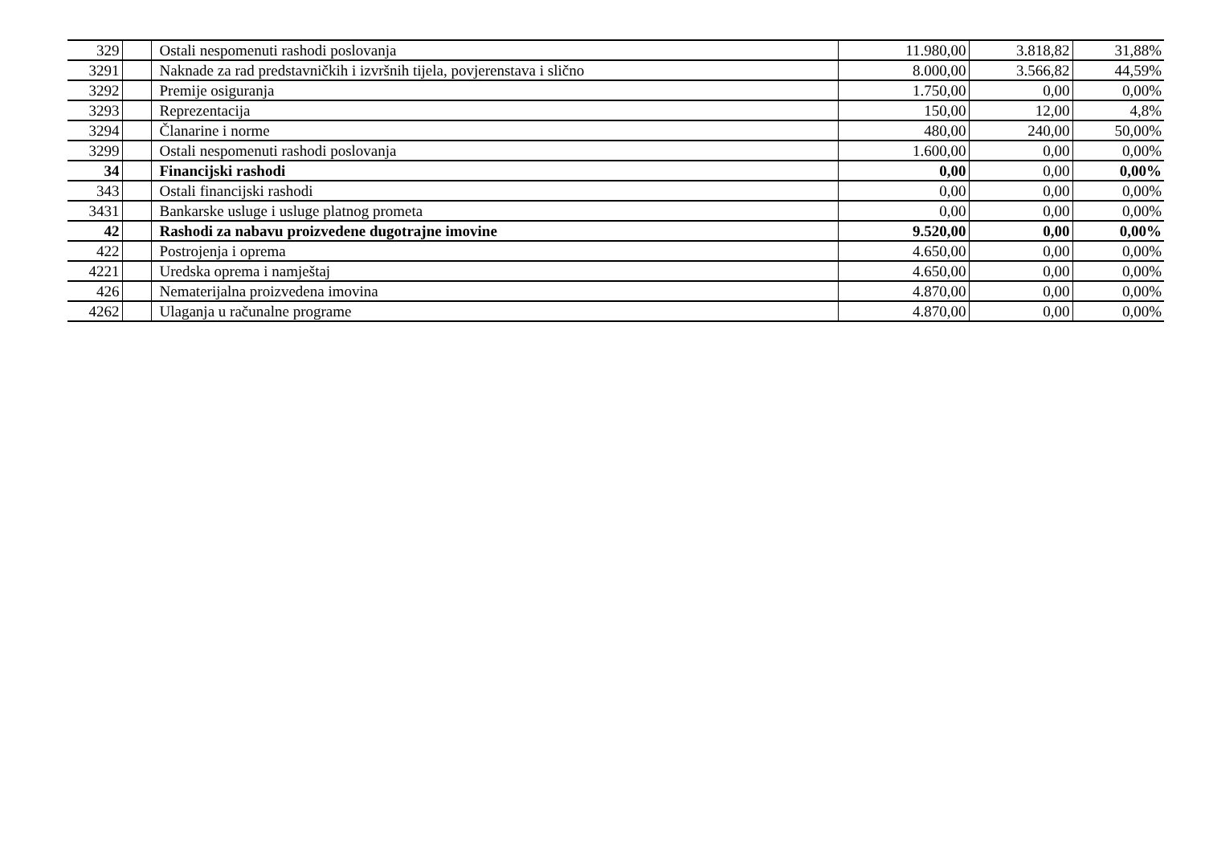| 329 | | Ostali nespomenuti rashodi poslovanja | 11.980,00 | 3.818,82 | 31,88% |
| 3291 | | Naknade za rad predstavničkih i izvršnih tijela, povjerenstava i slično | 8.000,00 | 3.566,82 | 44,59% |
| 3292 | | Premije osiguranja | 1.750,00 | 0,00 | 0,00% |
| 3293 | | Reprezentacija | 150,00 | 12,00 | 4,8% |
| 3294 | | Članarine i norme | 480,00 | 240,00 | 50,00% |
| 3299 | | Ostali nespomenuti rashodi poslovanja | 1.600,00 | 0,00 | 0,00% |
| 34 | | Financijski rashodi | 0,00 | 0,00 | 0,00% |
| 343 | | Ostali financijski rashodi | 0,00 | 0,00 | 0,00% |
| 3431 | | Bankarske usluge i usluge platnog prometa | 0,00 | 0,00 | 0,00% |
| 42 | | Rashodi za nabavu proizvedene dugotrajne imovine | 9.520,00 | 0,00 | 0,00% |
| 422 | | Postrojenja i oprema | 4.650,00 | 0,00 | 0,00% |
| 4221 | | Uredska oprema i namještaj | 4.650,00 | 0,00 | 0,00% |
| 426 | | Nematerijalna proizvedena imovina | 4.870,00 | 0,00 | 0,00% |
| 4262 | | Ulaganja u računalne programe | 4.870,00 | 0,00 | 0,00% |